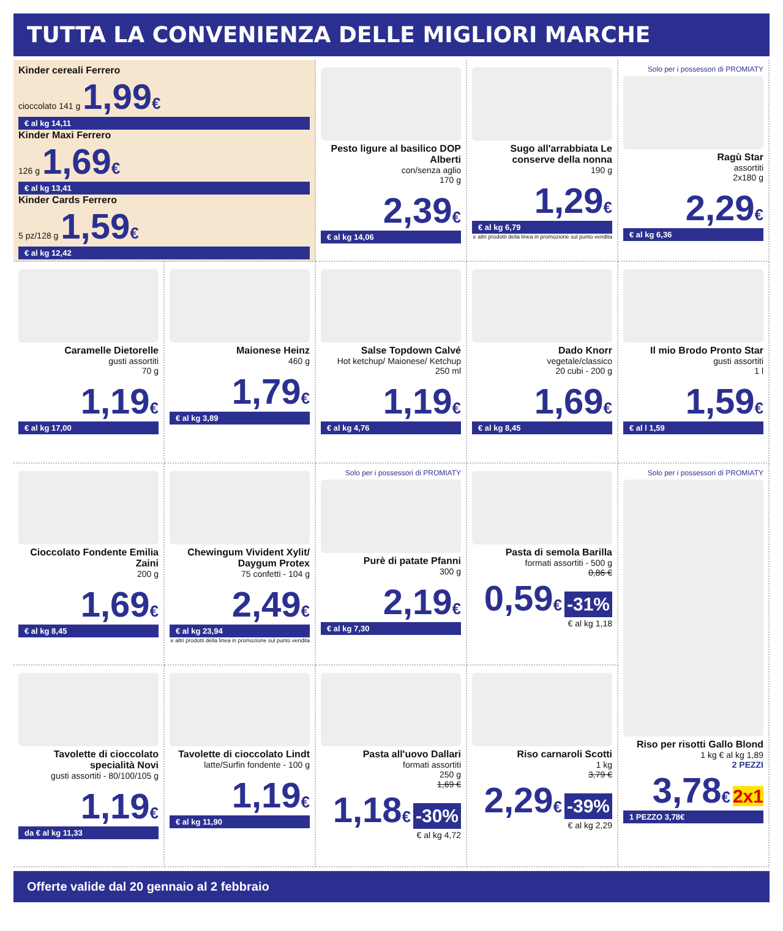TUTTA LA CONVENIENZA DELLE MIGLIORI MARCHE
Kinder cereali Ferrero
cioccolato 141 g 1,99€
€ al kg 14,11
Kinder Maxi Ferrero
126 g 1,69€
€ al kg 13,41
Kinder Cards Ferrero
5 pz/128 g 1,59€
€ al kg 12,42
Pesto ligure al basilico DOP Alberti
con/senza aglio
170 g
2,39€
€ al kg 14,06
Sugo all'arrabbiata Le conserve della nonna
190 g
1,29€
€ al kg 6,79
e altri prodotti della linea in promozione sul punto vendita
Solo per i possessori di PROMIATY
Ragù Star
assortiti
2x180 g
2,29€
€ al kg 6,36
Caramelle Dietorelle
gusti assortiti
70 g
1,19€
€ al kg 17,00
Maionese Heinz
460 g
1,79€
€ al kg 3,89
Salse Topdown Calvé
Hot ketchup/ Maionese/ Ketchup
250 ml
1,19€
€ al kg 4,76
Dado Knorr
vegetale/classico
20 cubi - 200 g
1,69€
€ al kg 8,45
Il mio Brodo Pronto Star
gusti assortiti
1 l
1,59€
€ al l 1,59
Cioccolato Fondente Emilia Zaini
200 g
1,69€
€ al kg 8,45
Chewingum Vivident Xylit/ Daygum Protex
75 confetti - 104 g
2,49€
€ al kg 23,94
e altri prodotti della linea in promozione sul punto vendita
Solo per i possessori di PROMIATY
Purè di patate Pfanni
300 g
2,19€
€ al kg 7,30
Pasta di semola Barilla
formati assortiti - 500 g
0,86 €
0,59€ -31%
€ al kg 1,18
Solo per i possessori di PROMIATY
Riso per risotti Gallo Blond
1 kg € al kg 1,89
2 PEZZI
3,78€ 2x1
1 PEZZO 3,78€
Tavolette di cioccolato specialità Novi
gusti assortiti - 80/100/105 g
1,19€
da € al kg 11,33
Tavolette di cioccolato Lindt
latte/Surfin fondente - 100 g
1,19€
€ al kg 11,90
Pasta all'uovo Dallari
formati assortiti
250 g
1,69 €
1,18€ -30%
€ al kg 4,72
Riso carnaroli Scotti
1 kg
3,79 €
2,29€ -39%
€ al kg 2,29
Offerte valide dal 20 gennaio al 2 febbraio